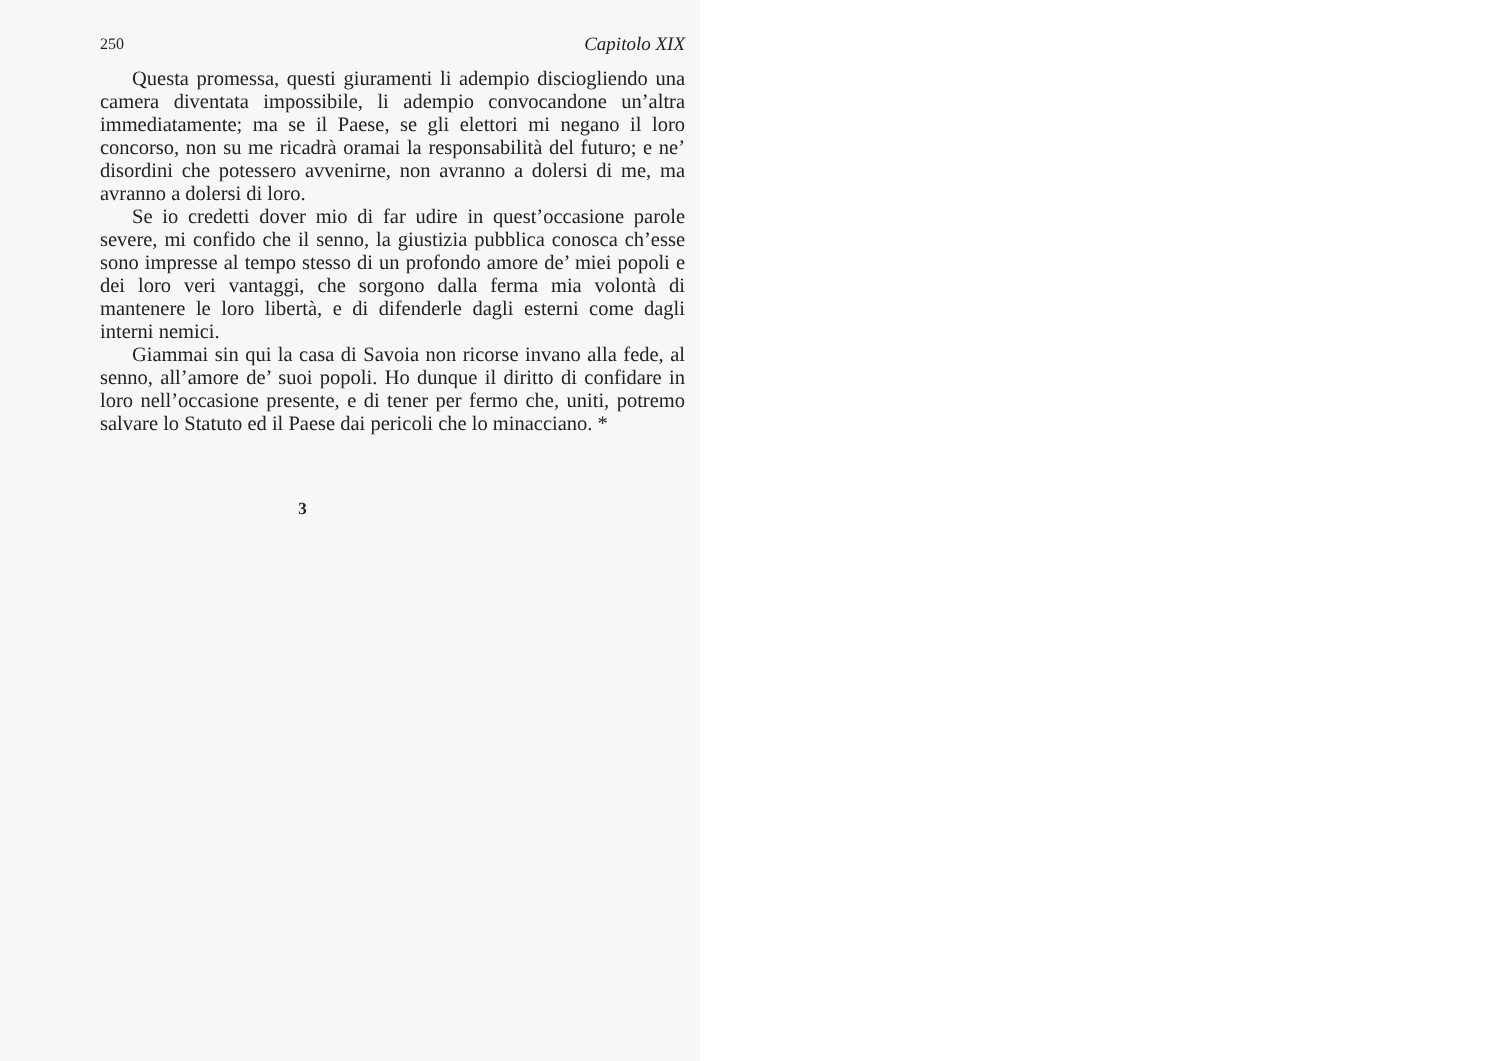250 Capitolo XIX
Questa promessa, questi giuramenti li adempio disciogliendo una camera diventata impossibile, li adempio convocandone un’altra immediatamente; ma se il Paese, se gli elettori mi negano il loro concorso, non su me ricadrà oramai la responsabilità del futuro; e ne’ disordini che potessero avvenirne, non avranno a dolersi di me, ma avranno a dolersi di loro.
Se io credetti dover mio di far udire in quest’occasione parole severe, mi confido che il senno, la giustizia pubblica conosca ch’esse sono impresse al tempo stesso di un profondo amore de’ miei popoli e dei loro veri vantaggi, che sorgono dalla ferma mia volontà di mantenere le loro libertà, e di difenderle dagli esterni come dagli interni nemici.
Giammai sin qui la casa di Savoia non ricorse invano alla fede, al senno, all’amore de’ suoi popoli. Ho dunque il diritto di confidare in loro nell’occasione presente, e di tener per fermo che, uniti, potremo salvare lo Statuto ed il Paese dai pericoli che lo minacciano. *
3